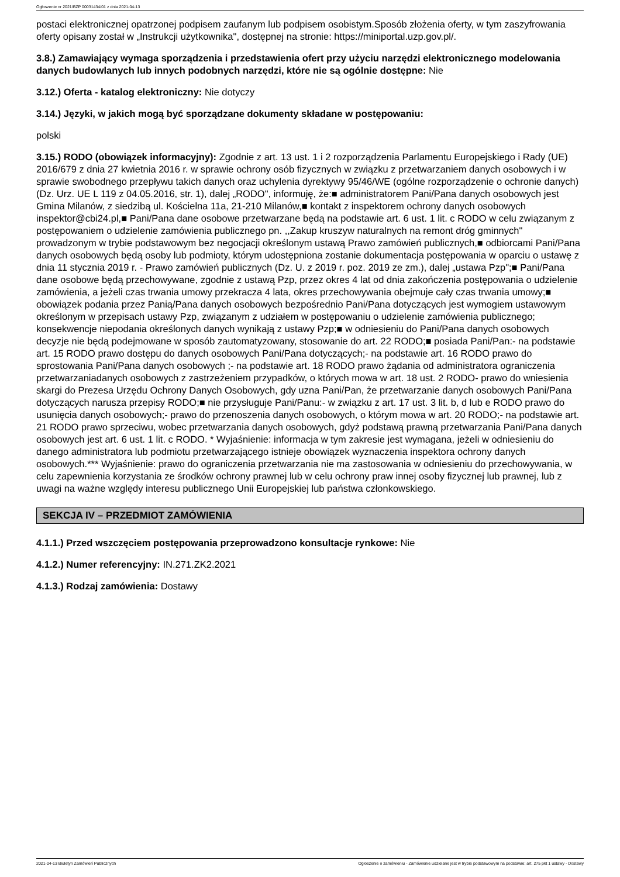Ogłoszenie nr 2021/BZP 00031434/01 z dnia 2021-04-13
postaci elektronicznej opatrzonej podpisem zaufanym lub podpisem osobistym.Sposób złożenia oferty, w tym zaszyfrowania oferty opisany został w „Instrukcji użytkownika", dostępnej na stronie: https://miniportal.uzp.gov.pl/.
3.8.) Zamawiający wymaga sporządzenia i przedstawienia ofert przy użyciu narzędzi elektronicznego modelowania danych budowlanych lub innych podobnych narzędzi, które nie są ogólnie dostępne: Nie
3.12.) Oferta - katalog elektroniczny: Nie dotyczy
3.14.) Języki, w jakich mogą być sporządzane dokumenty składane w postępowaniu:
polski
3.15.) RODO (obowiązek informacyjny): Zgodnie z art. 13 ust. 1 i 2 rozporządzenia Parlamentu Europejskiego i Rady (UE) 2016/679 z dnia 27 kwietnia 2016 r. w sprawie ochrony osób fizycznych w związku z przetwarzaniem danych osobowych i w sprawie swobodnego przepływu takich danych oraz uchylenia dyrektywy 95/46/WE (ogólne rozporządzenie o ochronie danych) (Dz. Urz. UE L 119 z 04.05.2016, str. 1), dalej „RODO", informuję, że:■ administratorem Pani/Pana danych osobowych jest Gmina Milanów, z siedzibą ul. Kościelna 11a, 21-210 Milanów,■ kontakt z inspektorem ochrony danych osobowych inspektor@cbi24.pl,■ Pani/Pana dane osobowe przetwarzane będą na podstawie art. 6 ust. 1 lit. c RODO w celu związanym z postępowaniem o udzielenie zamówienia publicznego pn. ,,Zakup kruszyw naturalnych na remont dróg gminnych" prowadzonym w trybie podstawowym bez negocjacji określonym ustawą Prawo zamówień publicznych,■ odbiorcami Pani/Pana danych osobowych będą osoby lub podmioty, którym udostępniona zostanie dokumentacja postępowania w oparciu o ustawę z dnia 11 stycznia 2019 r. - Prawo zamówień publicznych (Dz. U. z 2019 r. poz. 2019 ze zm.), dalej „ustawa Pzp";■ Pani/Pana dane osobowe będą przechowywane, zgodnie z ustawą Pzp, przez okres 4 lat od dnia zakończenia postępowania o udzielenie zamówienia, a jeżeli czas trwania umowy przekracza 4 lata, okres przechowywania obejmuje cały czas trwania umowy;■ obowiązek podania przez Panią/Pana danych osobowych bezpośrednio Pani/Pana dotyczących jest wymogiem ustawowym określonym w przepisach ustawy Pzp, związanym z udziałem w postępowaniu o udzielenie zamówienia publicznego; konsekwencje niepodania określonych danych wynikają z ustawy Pzp;■ w odniesieniu do Pani/Pana danych osobowych decyzje nie będą podejmowane w sposób zautomatyzowany, stosowanie do art. 22 RODO;■ posiada Pani/Pan:- na podstawie art. 15 RODO prawo dostępu do danych osobowych Pani/Pana dotyczących;- na podstawie art. 16 RODO prawo do sprostowania Pani/Pana danych osobowych ;- na podstawie art. 18 RODO prawo żądania od administratora ograniczenia przetwarzaniadanych osobowych z zastrzeżeniem przypadków, o których mowa w art. 18 ust. 2 RODO- prawo do wniesienia skargi do Prezesa Urzędu Ochrony Danych Osobowych, gdy uzna Pani/Pan, że przetwarzanie danych osobowych Pani/Pana dotyczących narusza przepisy RODO;■ nie przysługuje Pani/Panu:- w związku z art. 17 ust. 3 lit. b, d lub e RODO prawo do usunięcia danych osobowych;- prawo do przenoszenia danych osobowych, o którym mowa w art. 20 RODO;- na podstawie art. 21 RODO prawo sprzeciwu, wobec przetwarzania danych osobowych, gdyż podstawą prawną przetwarzania Pani/Pana danych osobowych jest art. 6 ust. 1 lit. c RODO. * Wyjaśnienie: informacja w tym zakresie jest wymagana, jeżeli w odniesieniu do danego administratora lub podmiotu przetwarzającego istnieje obowiązek wyznaczenia inspektora ochrony danych osobowych.*** Wyjaśnienie: prawo do ograniczenia przetwarzania nie ma zastosowania w odniesieniu do przechowywania, w celu zapewnienia korzystania ze środków ochrony prawnej lub w celu ochrony praw innej osoby fizycznej lub prawnej, lub z uwagi na ważne względy interesu publicznego Unii Europejskiej lub państwa członkowskiego.
SEKCJA IV – PRZEDMIOT ZAMÓWIENIA
4.1.1.) Przed wszczęciem postępowania przeprowadzono konsultacje rynkowe: Nie
4.1.2.) Numer referencyjny: IN.271.ZK2.2021
4.1.3.) Rodzaj zamówienia: Dostawy
2021-04-13 Biuletyn Zamówień Publicznych Ogłoszenie o zamówieniu - Zamówienie udzielane jest w trybie podstawowym na podstawie: art. 275 pkt 1 ustawy - Dostawy